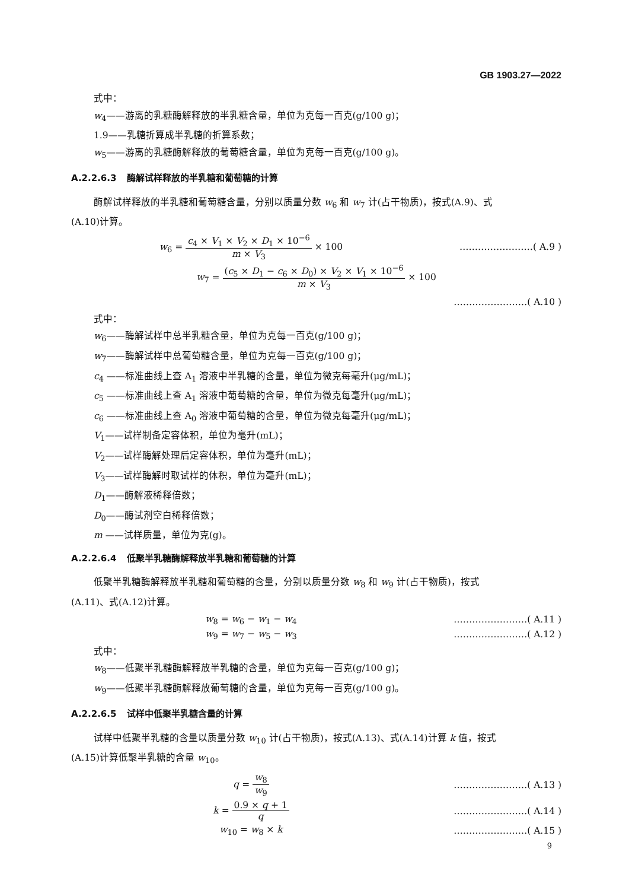GB 1903.27—2022
式中：
w<sub>4</sub>——游离的乳糖酶解释放的半乳糖含量，单位为克每一百克(g/100 g)；
1.9——乳糖折算成半乳糖的折算系数；
w<sub>5</sub>——游离的乳糖酶解释放的葡萄糖含量，单位为克每一百克(g/100 g)。
A.2.2.6.3 酶解试样释放的半乳糖和葡萄糖的计算
酶解试样释放的半乳糖和葡萄糖含量，分别以质量分数 w<sub>6</sub> 和 w<sub>7</sub> 计(占干物质)，按式(A.9)、式
(A.10)计算。
w<sub>6</sub> = c<sub>4</sub> × V<sub>1</sub> × V<sub>2</sub> × D<sub>1</sub> × 10<sup>−6</sup> m × V<sub>3</sub> × 100
……………………( A.9 )
w<sub>7</sub> = (c<sub>5</sub> × D<sub>1</sub> − c<sub>6</sub> × D<sub>0</sub>) × V<sub>2</sub> × V<sub>1</sub> × 10<sup>−6</sup> m × V<sub>3</sub> × 100
……………………( A.10 )
式中：
w<sub>6</sub>——酶解试样中总半乳糖含量，单位为克每一百克(g/100 g)；
w<sub>7</sub>——酶解试样中总葡萄糖含量，单位为克每一百克(g/100 g)；
c<sub>4</sub> ——标准曲线上查 A<sub>1</sub> 溶液中半乳糖的含量，单位为微克每毫升(μg/mL)；
c<sub>5</sub> ——标准曲线上查 A<sub>1</sub> 溶液中葡萄糖的含量，单位为微克每毫升(μg/mL)；
c<sub>6</sub> ——标准曲线上查 A<sub>0</sub> 溶液中葡萄糖的含量，单位为微克每毫升(μg/mL)；
V<sub>1</sub>——试样制备定容体积，单位为毫升(mL)；
V<sub>2</sub>——试样酶解处理后定容体积，单位为毫升(mL)；
V<sub>3</sub>——试样酶解时取试样的体积，单位为毫升(mL)；
D<sub>1</sub>——酶解液稀释倍数；
D<sub>0</sub>——酶试剂空白稀释倍数；
m ——试样质量，单位为克(g)。
A.2.2.6.4 低聚半乳糖酶解释放半乳糖和葡萄糖的计算
低聚半乳糖酶解释放半乳糖和葡萄糖的含量，分别以质量分数 w<sub>8</sub> 和 w<sub>9</sub> 计(占干物质)，按式
(A.11)、式(A.12)计算。
w<sub>8</sub> = w<sub>6</sub> − w<sub>1</sub> − w<sub>4</sub> ……………………( A.11 )
w<sub>9</sub> = w<sub>7</sub> − w<sub>5</sub> − w<sub>3</sub> ……………………( A.12 )
式中：
w<sub>8</sub>——低聚半乳糖酶解释放半乳糖的含量，单位为克每一百克(g/100 g)；
w<sub>9</sub>——低聚半乳糖酶解释放葡萄糖的含量，单位为克每一百克(g/100 g)。
A.2.2.6.5 试样中低聚半乳糖含量的计算
试样中低聚半乳糖的含量以质量分数 w<sub>10</sub> 计(占干物质)，按式(A.13)、式(A.14)计算 k 值，按式
(A.15)计算低聚半乳糖的含量 w<sub>10</sub>。
q = w<sub>8</sub> w<sub>9</sub> ……………………( A.13 )
k = 0.9 × q + 1 q ……………………( A.14 )
w<sub>10</sub> = w<sub>8</sub> × k ……………………( A.15 )
9